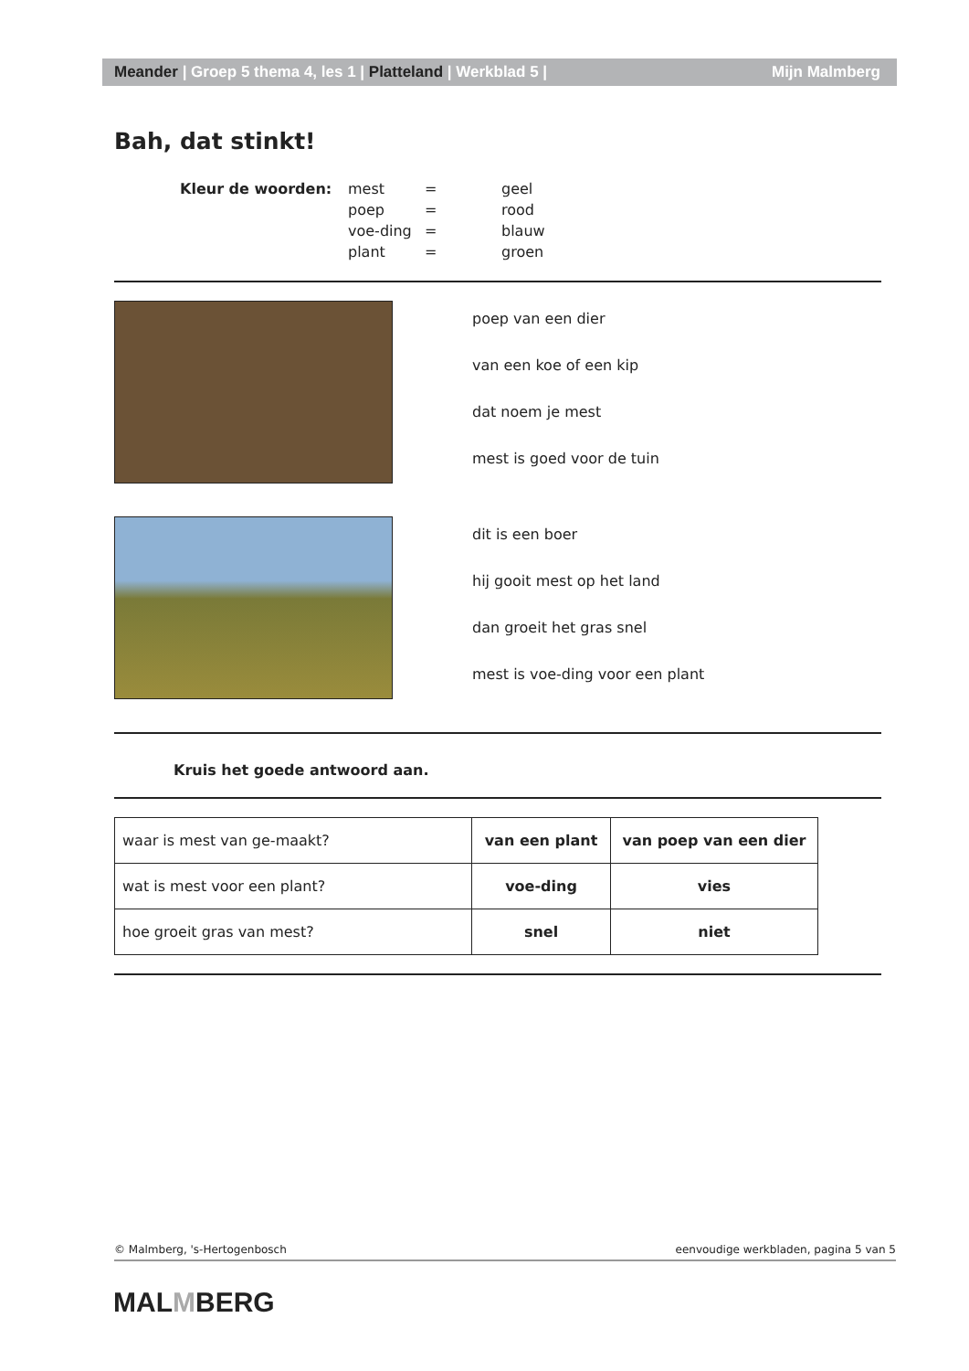Meander | Groep 5 thema 4, les 1 | Platteland | Werkblad 5 | Mijn Malmberg
Bah, dat stinkt!
Kleur de woorden:
| mest | = | geel |
| poep | = | rood |
| voe-ding | = | blauw |
| plant | = | groen |
poep van een dier
van een koe of een kip
dat noem je mest
mest is goed voor de tuin
dit is een boer
hij gooit mest op het land
dan groeit het gras snel
mest is voe-ding voor een plant
Kruis het goede antwoord aan.
| waar is mest van ge-maakt? | van een plant | van poep van een dier |
| wat is mest voor een plant? | voe-ding | vies |
| hoe groeit gras van mest? | snel | niet |
© Malmberg, 's-Hertogenbosch eenvoudige werkbladen, pagina 5 van 5
MALMBERG